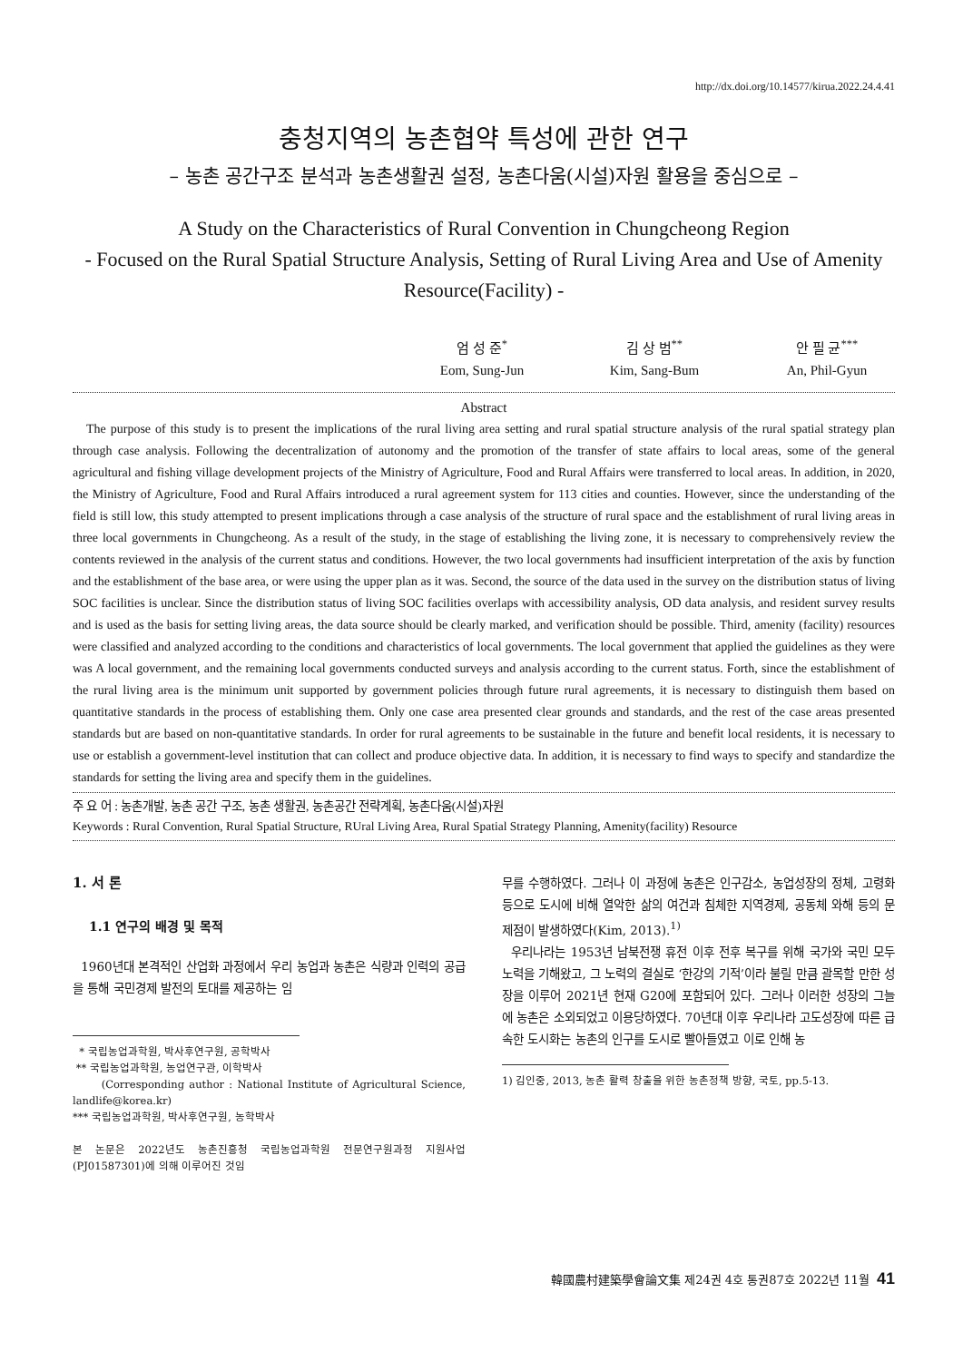http://dx.doi.org/10.14577/kirua.2022.24.4.41
충청지역의 농촌협약 특성에 관한 연구
– 농촌 공간구조 분석과 농촌생활권 설정, 농촌다움(시설)자원 활용을 중심으로 –
A Study on the Characteristics of Rural Convention in Chungcheong Region
- Focused on the Rural Spatial Structure Analysis, Setting of Rural Living Area and Use of Amenity Resource(Facility) -
엄 성 준<sup>*</sup>
Eom, Sung-Jun
김 상 범<sup>**</sup>
Kim, Sang-Bum
안 필 균<sup>***</sup>
An, Phil-Gyun
Abstract
The purpose of this study is to present the implications of the rural living area setting and rural spatial structure analysis of the rural spatial strategy plan through case analysis. Following the decentralization of autonomy and the promotion of the transfer of state affairs to local areas, some of the general agricultural and fishing village development projects of the Ministry of Agriculture, Food and Rural Affairs were transferred to local areas. In addition, in 2020, the Ministry of Agriculture, Food and Rural Affairs introduced a rural agreement system for 113 cities and counties. However, since the understanding of the field is still low, this study attempted to present implications through a case analysis of the structure of rural space and the establishment of rural living areas in three local governments in Chungcheong. As a result of the study, in the stage of establishing the living zone, it is necessary to comprehensively review the contents reviewed in the analysis of the current status and conditions. However, the two local governments had insufficient interpretation of the axis by function and the establishment of the base area, or were using the upper plan as it was. Second, the source of the data used in the survey on the distribution status of living SOC facilities is unclear. Since the distribution status of living SOC facilities overlaps with accessibility analysis, OD data analysis, and resident survey results and is used as the basis for setting living areas, the data source should be clearly marked, and verification should be possible. Third, amenity (facility) resources were classified and analyzed according to the conditions and characteristics of local governments. The local government that applied the guidelines as they were was A local government, and the remaining local governments conducted surveys and analysis according to the current status. Forth, since the establishment of the rural living area is the minimum unit supported by government policies through future rural agreements, it is necessary to distinguish them based on quantitative standards in the process of establishing them. Only one case area presented clear grounds and standards, and the rest of the case areas presented standards but are based on non-quantitative standards. In order for rural agreements to be sustainable in the future and benefit local residents, it is necessary to use or establish a government-level institution that can collect and produce objective data. In addition, it is necessary to find ways to specify and standardize the standards for setting the living area and specify them in the guidelines.
주 요 어 : 농촌개발, 농촌 공간 구조, 농촌 생활권, 농촌공간 전략계획, 농촌다움(시설)자원
Keywords : Rural Convention, Rural Spatial Structure, RUral Living Area, Rural Spatial Strategy Planning, Amenity(facility) Resource
1. 서 론
1.1 연구의 배경 및 목적
1960년대 본격적인 산업화 과정에서 우리 농업과 농촌은 식량과 인력의 공급을 통해 국민경제 발전의 토대를 제공하는 임
* 국립농업과학원, 박사후연구원, 공학박사
** 국립농업과학원, 농업연구관, 이학박사
(Corresponding author : National Institute of Agricultural Science, landlife@korea.kr)
*** 국립농업과학원, 박사후연구원, 농학박사
본 논문은 2022년도 농촌진흥청 국립농업과학원 전문연구원과정 지원사업(PJ01587301)에 의해 이루어진 것임
무를 수행하였다. 그러나 이 과정에 농촌은 인구감소, 농업성장의 정체, 고령화 등으로 도시에 비해 열악한 삶의 여건과 침체한 지역경제, 공동체 와해 등의 문제점이 발생하였다(Kim, 2013).<sup>1)</sup>
우리나라는 1953년 남북전쟁 휴전 이후 전후 복구를 위해 국가와 국민 모두 노력을 기해왔고, 그 노력의 결실로 ‘한강의 기적’이라 불릴 만큼 괄목할 만한 성장을 이루어 2021년 현재 G20에 포함되어 있다. 그러나 이러한 성장의 그늘에 농촌은 소외되었고 이용당하였다. 70년대 이후 우리나라 고도성장에 따른 급속한 도시화는 농촌의 인구를 도시로 빨아들였고 이로 인해 농
1) 김인중, 2013, 농촌 활력 창출을 위한 농촌정책 방향, 국토, pp.5-13.
韓國農村建築學會論文集 제24권 4호 통권87호 2022년 11월 41